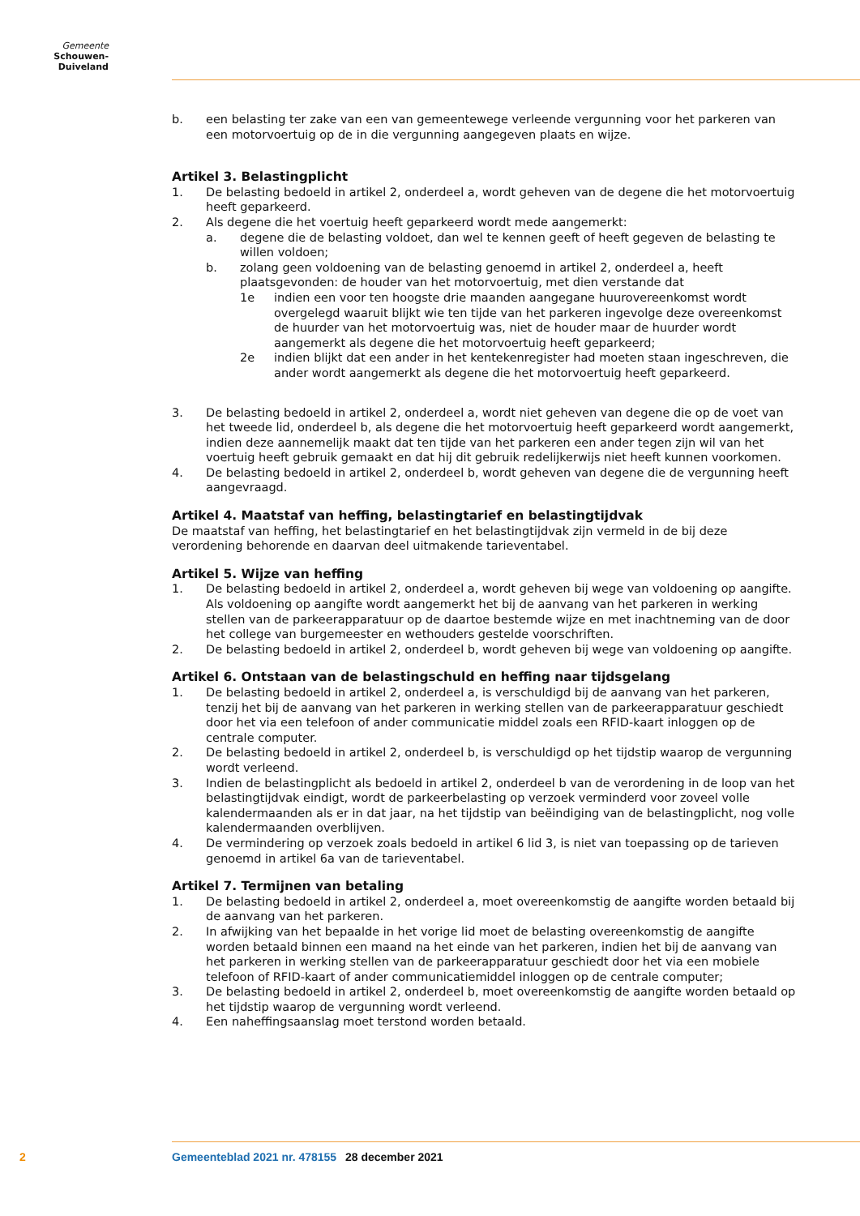Gemeente
Schouwen-Duiveland
b. een belasting ter zake van een van gemeentewege verleende vergunning voor het parkeren van een motorvoertuig op de in die vergunning aangegeven plaats en wijze.
Artikel 3. Belastingplicht
1. De belasting bedoeld in artikel 2, onderdeel a, wordt geheven van de degene die het motorvoertuig heeft geparkeerd.
2. Als degene die het voertuig heeft geparkeerd wordt mede aangemerkt:
a. degene die de belasting voldoet, dan wel te kennen geeft of heeft gegeven de belasting te willen voldoen;
b. zolang geen voldoening van de belasting genoemd in artikel 2, onderdeel a, heeft plaatsgevonden: de houder van het motorvoertuig, met dien verstande dat
1e indien een voor ten hoogste drie maanden aangegane huurovereenkomst wordt overgelegd waaruit blijkt wie ten tijde van het parkeren ingevolge deze overeenkomst de huurder van het motorvoertuig was, niet de houder maar de huurder wordt aangemerkt als degene die het motorvoertuig heeft geparkeerd;
2e indien blijkt dat een ander in het kentekenregister had moeten staan ingeschreven, die ander wordt aangemerkt als degene die het motorvoertuig heeft geparkeerd.
3. De belasting bedoeld in artikel 2, onderdeel a, wordt niet geheven van degene die op de voet van het tweede lid, onderdeel b, als degene die het motorvoertuig heeft geparkeerd wordt aangemerkt, indien deze aannemelijk maakt dat ten tijde van het parkeren een ander tegen zijn wil van het voertuig heeft gebruik gemaakt en dat hij dit gebruik redelijkerwijs niet heeft kunnen voorkomen.
4. De belasting bedoeld in artikel 2, onderdeel b, wordt geheven van degene die de vergunning heeft aangevraagd.
Artikel 4. Maatstaf van heffing, belastingtarief en belastingtijdvak
De maatstaf van heffing, het belastingtarief en het belastingtijdvak zijn vermeld in de bij deze verordening behorende en daarvan deel uitmakende tarieventabel.
Artikel 5. Wijze van heffing
1. De belasting bedoeld in artikel 2, onderdeel a, wordt geheven bij wege van voldoening op aangifte. Als voldoening op aangifte wordt aangemerkt het bij de aanvang van het parkeren in werking stellen van de parkeerapparatuur op de daartoe bestemde wijze en met inachtneming van de door het college van burgemeester en wethouders gestelde voorschriften.
2. De belasting bedoeld in artikel 2, onderdeel b, wordt geheven bij wege van voldoening op aangifte.
Artikel 6. Ontstaan van de belastingschuld en heffing naar tijdsgelang
1. De belasting bedoeld in artikel 2, onderdeel a, is verschuldigd bij de aanvang van het parkeren, tenzij het bij de aanvang van het parkeren in werking stellen van de parkeerapparatuur geschiedt door het via een telefoon of ander communicatie middel zoals een RFID-kaart inloggen op de centrale computer.
2. De belasting bedoeld in artikel 2, onderdeel b, is verschuldigd op het tijdstip waarop de vergunning wordt verleend.
3. Indien de belastingplicht als bedoeld in artikel 2, onderdeel b van de verordening in de loop van het belastingtijdvak eindigt, wordt de parkeerbelasting op verzoek verminderd voor zoveel volle kalendermaanden als er in dat jaar, na het tijdstip van beëindiging van de belastingplicht, nog volle kalendermaanden overblijven.
4. De vermindering op verzoek zoals bedoeld in artikel 6 lid 3, is niet van toepassing op de tarieven genoemd in artikel 6a van de tarieventabel.
Artikel 7. Termijnen van betaling
1. De belasting bedoeld in artikel 2, onderdeel a, moet overeenkomstig de aangifte worden betaald bij de aanvang van het parkeren.
2. In afwijking van het bepaalde in het vorige lid moet de belasting overeenkomstig de aangifte worden betaald binnen een maand na het einde van het parkeren, indien het bij de aanvang van het parkeren in werking stellen van de parkeerapparatuur geschiedt door het via een mobiele telefoon of RFID-kaart of ander communicatiemiddel inloggen op de centrale computer;
3. De belasting bedoeld in artikel 2, onderdeel b, moet overeenkomstig de aangifte worden betaald op het tijdstip waarop de vergunning wordt verleend.
4. Een naheffingsaanslag moet terstond worden betaald.
2 Gemeenteblad 2021 nr. 478155 28 december 2021